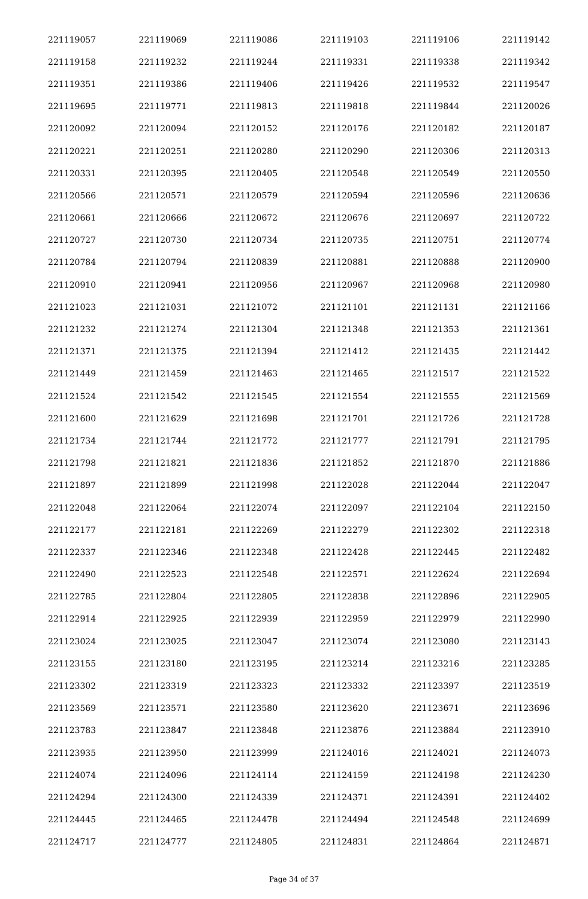| 221119057 | 221119069 | 221119086 | 221119103 | 221119106 | 221119142 |
| 221119158 | 221119232 | 221119244 | 221119331 | 221119338 | 221119342 |
| 221119351 | 221119386 | 221119406 | 221119426 | 221119532 | 221119547 |
| 221119695 | 221119771 | 221119813 | 221119818 | 221119844 | 221120026 |
| 221120092 | 221120094 | 221120152 | 221120176 | 221120182 | 221120187 |
| 221120221 | 221120251 | 221120280 | 221120290 | 221120306 | 221120313 |
| 221120331 | 221120395 | 221120405 | 221120548 | 221120549 | 221120550 |
| 221120566 | 221120571 | 221120579 | 221120594 | 221120596 | 221120636 |
| 221120661 | 221120666 | 221120672 | 221120676 | 221120697 | 221120722 |
| 221120727 | 221120730 | 221120734 | 221120735 | 221120751 | 221120774 |
| 221120784 | 221120794 | 221120839 | 221120881 | 221120888 | 221120900 |
| 221120910 | 221120941 | 221120956 | 221120967 | 221120968 | 221120980 |
| 221121023 | 221121031 | 221121072 | 221121101 | 221121131 | 221121166 |
| 221121232 | 221121274 | 221121304 | 221121348 | 221121353 | 221121361 |
| 221121371 | 221121375 | 221121394 | 221121412 | 221121435 | 221121442 |
| 221121449 | 221121459 | 221121463 | 221121465 | 221121517 | 221121522 |
| 221121524 | 221121542 | 221121545 | 221121554 | 221121555 | 221121569 |
| 221121600 | 221121629 | 221121698 | 221121701 | 221121726 | 221121728 |
| 221121734 | 221121744 | 221121772 | 221121777 | 221121791 | 221121795 |
| 221121798 | 221121821 | 221121836 | 221121852 | 221121870 | 221121886 |
| 221121897 | 221121899 | 221121998 | 221122028 | 221122044 | 221122047 |
| 221122048 | 221122064 | 221122074 | 221122097 | 221122104 | 221122150 |
| 221122177 | 221122181 | 221122269 | 221122279 | 221122302 | 221122318 |
| 221122337 | 221122346 | 221122348 | 221122428 | 221122445 | 221122482 |
| 221122490 | 221122523 | 221122548 | 221122571 | 221122624 | 221122694 |
| 221122785 | 221122804 | 221122805 | 221122838 | 221122896 | 221122905 |
| 221122914 | 221122925 | 221122939 | 221122959 | 221122979 | 221122990 |
| 221123024 | 221123025 | 221123047 | 221123074 | 221123080 | 221123143 |
| 221123155 | 221123180 | 221123195 | 221123214 | 221123216 | 221123285 |
| 221123302 | 221123319 | 221123323 | 221123332 | 221123397 | 221123519 |
| 221123569 | 221123571 | 221123580 | 221123620 | 221123671 | 221123696 |
| 221123783 | 221123847 | 221123848 | 221123876 | 221123884 | 221123910 |
| 221123935 | 221123950 | 221123999 | 221124016 | 221124021 | 221124073 |
| 221124074 | 221124096 | 221124114 | 221124159 | 221124198 | 221124230 |
| 221124294 | 221124300 | 221124339 | 221124371 | 221124391 | 221124402 |
| 221124445 | 221124465 | 221124478 | 221124494 | 221124548 | 221124699 |
| 221124717 | 221124777 | 221124805 | 221124831 | 221124864 | 221124871 |
Page 34 of 37